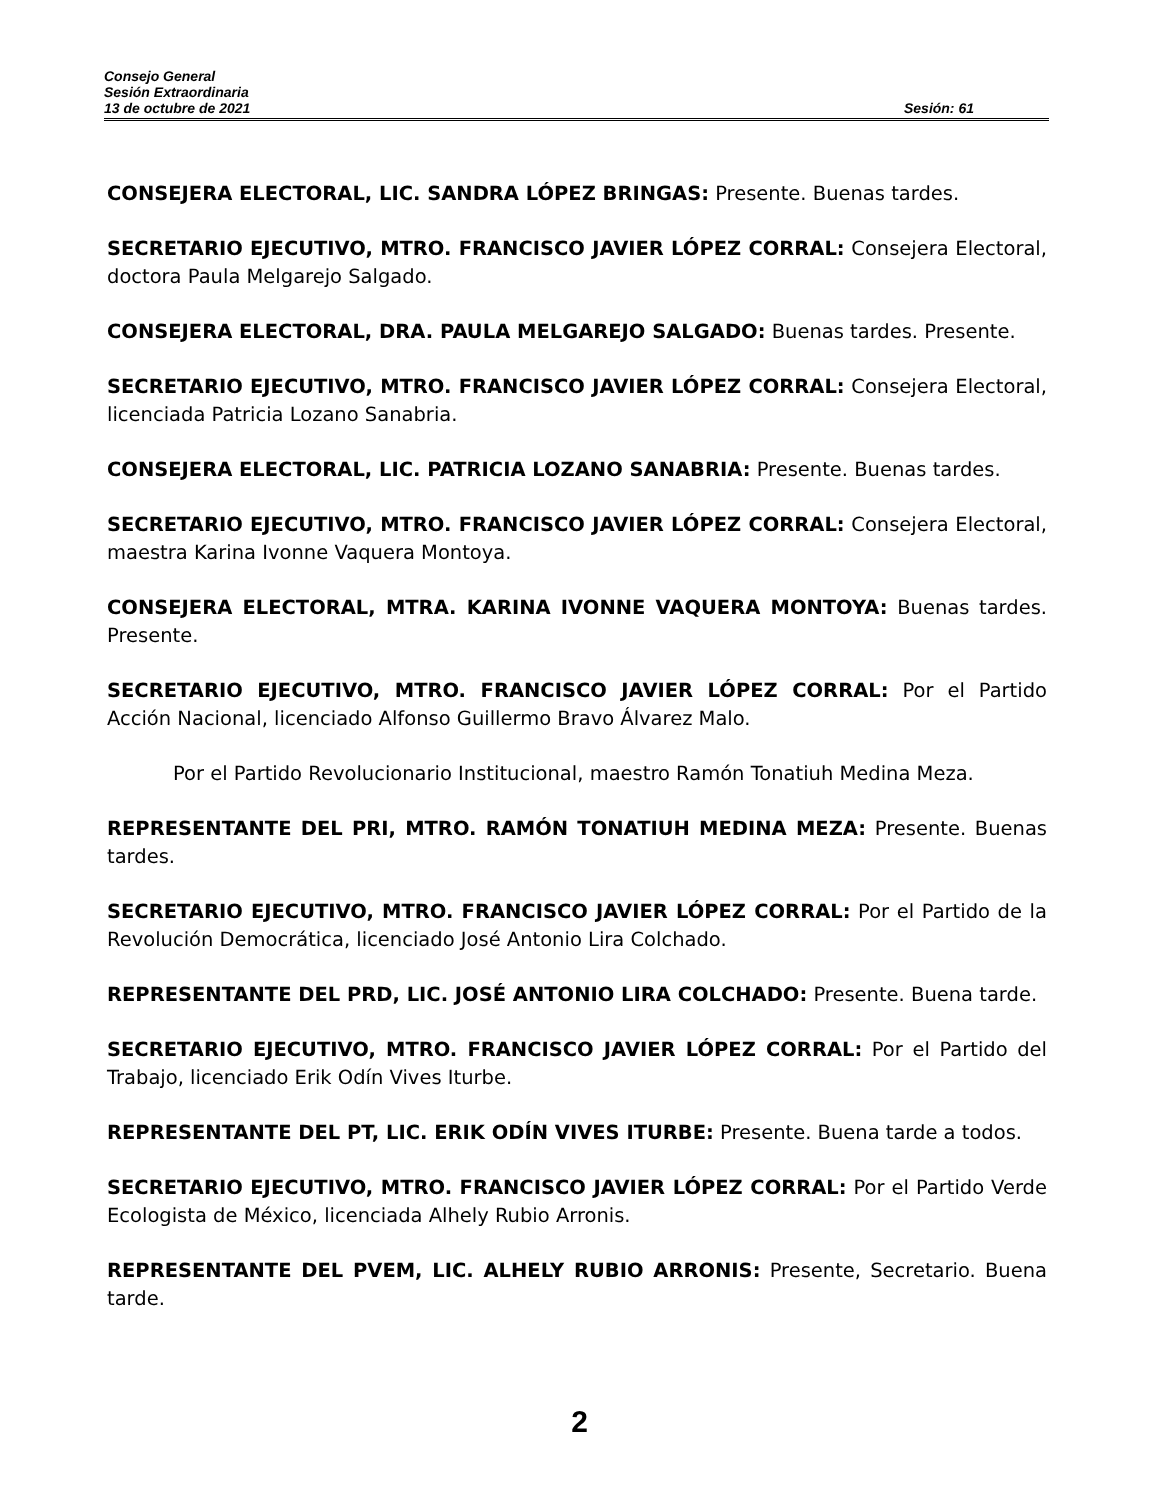Consejo General
Sesión Extraordinaria
13 de octubre de 2021 Sesión: 61
CONSEJERA ELECTORAL, LIC. SANDRA LÓPEZ BRINGAS: Presente. Buenas tardes.
SECRETARIO EJECUTIVO, MTRO. FRANCISCO JAVIER LÓPEZ CORRAL: Consejera Electoral, doctora Paula Melgarejo Salgado.
CONSEJERA ELECTORAL, DRA. PAULA MELGAREJO SALGADO: Buenas tardes. Presente.
SECRETARIO EJECUTIVO, MTRO. FRANCISCO JAVIER LÓPEZ CORRAL: Consejera Electoral, licenciada Patricia Lozano Sanabria.
CONSEJERA ELECTORAL, LIC. PATRICIA LOZANO SANABRIA: Presente. Buenas tardes.
SECRETARIO EJECUTIVO, MTRO. FRANCISCO JAVIER LÓPEZ CORRAL: Consejera Electoral, maestra Karina Ivonne Vaquera Montoya.
CONSEJERA ELECTORAL, MTRA. KARINA IVONNE VAQUERA MONTOYA: Buenas tardes. Presente.
SECRETARIO EJECUTIVO, MTRO. FRANCISCO JAVIER LÓPEZ CORRAL: Por el Partido Acción Nacional, licenciado Alfonso Guillermo Bravo Álvarez Malo.
Por el Partido Revolucionario Institucional, maestro Ramón Tonatiuh Medina Meza.
REPRESENTANTE DEL PRI, MTRO. RAMÓN TONATIUH MEDINA MEZA: Presente. Buenas tardes.
SECRETARIO EJECUTIVO, MTRO. FRANCISCO JAVIER LÓPEZ CORRAL: Por el Partido de la Revolución Democrática, licenciado José Antonio Lira Colchado.
REPRESENTANTE DEL PRD, LIC. JOSÉ ANTONIO LIRA COLCHADO: Presente. Buena tarde.
SECRETARIO EJECUTIVO, MTRO. FRANCISCO JAVIER LÓPEZ CORRAL: Por el Partido del Trabajo, licenciado Erik Odín Vives Iturbe.
REPRESENTANTE DEL PT, LIC. ERIK ODÍN VIVES ITURBE: Presente. Buena tarde a todos.
SECRETARIO EJECUTIVO, MTRO. FRANCISCO JAVIER LÓPEZ CORRAL: Por el Partido Verde Ecologista de México, licenciada Alhely Rubio Arronis.
REPRESENTANTE DEL PVEM, LIC. ALHELY RUBIO ARRONIS: Presente, Secretario. Buena tarde.
2